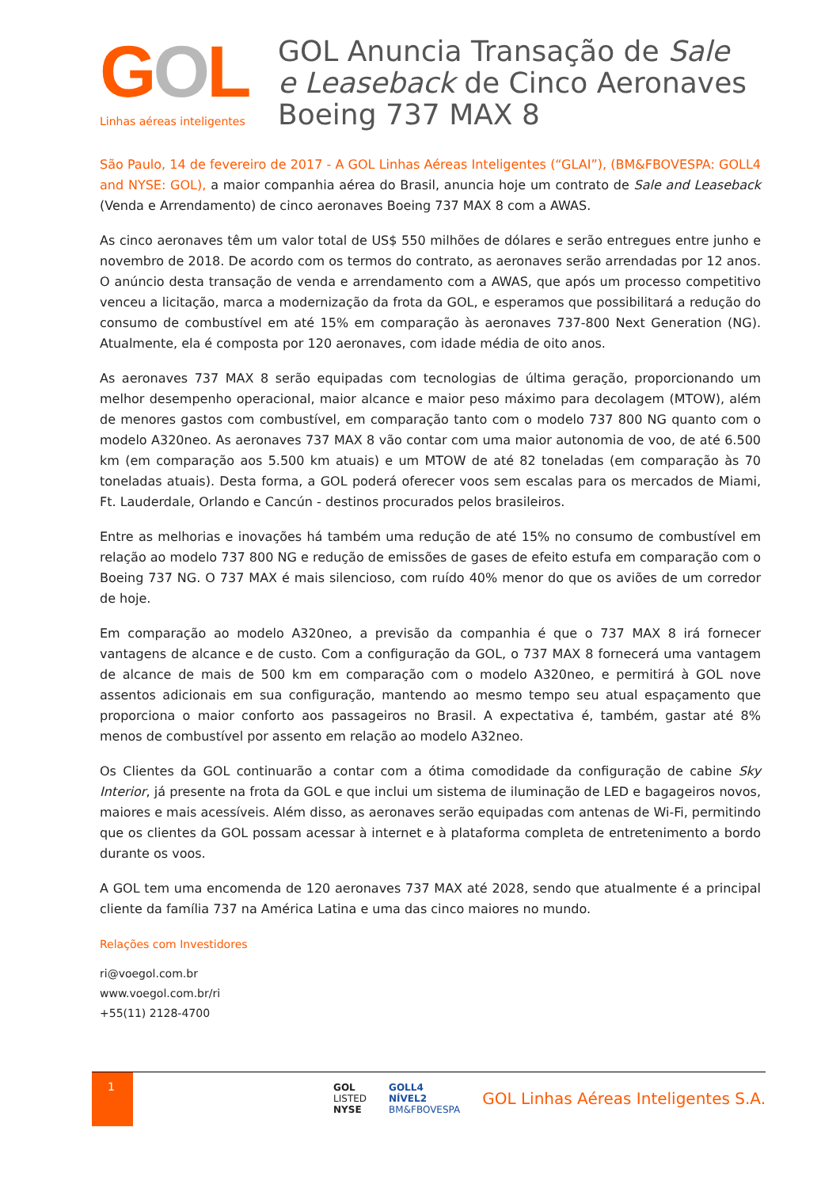GOL
Linhas aéreas inteligentes
GOL Anuncia Transação de Sale e Leaseback de Cinco Aeronaves Boeing 737 MAX 8
São Paulo, 14 de fevereiro de 2017 - A GOL Linhas Aéreas Inteligentes (“GLAI”), (BM&FBOVESPA: GOLL4 and NYSE: GOL), a maior companhia aérea do Brasil, anuncia hoje um contrato de Sale and Leaseback (Venda e Arrendamento) de cinco aeronaves Boeing 737 MAX 8 com a AWAS.
As cinco aeronaves têm um valor total de US$ 550 milhões de dólares e serão entregues entre junho e novembro de 2018. De acordo com os termos do contrato, as aeronaves serão arrendadas por 12 anos. O anúncio desta transação de venda e arrendamento com a AWAS, que após um processo competitivo venceu a licitação, marca a modernização da frota da GOL, e esperamos que possibilitará a redução do consumo de combustível em até 15% em comparação às aeronaves 737-800 Next Generation (NG). Atualmente, ela é composta por 120 aeronaves, com idade média de oito anos.
As aeronaves 737 MAX 8 serão equipadas com tecnologias de última geração, proporcionando um melhor desempenho operacional, maior alcance e maior peso máximo para decolagem (MTOW), além de menores gastos com combustível, em comparação tanto com o modelo 737 800 NG quanto com o modelo A320neo. As aeronaves 737 MAX 8 vão contar com uma maior autonomia de voo, de até 6.500 km (em comparação aos 5.500 km atuais) e um MTOW de até 82 toneladas (em comparação às 70 toneladas atuais). Desta forma, a GOL poderá oferecer voos sem escalas para os mercados de Miami, Ft. Lauderdale, Orlando e Cancún - destinos procurados pelos brasileiros.
Entre as melhorias e inovações há também uma redução de até 15% no consumo de combustível em relação ao modelo 737 800 NG e redução de emissões de gases de efeito estufa em comparação com o Boeing 737 NG. O 737 MAX é mais silencioso, com ruído 40% menor do que os aviões de um corredor de hoje.
Em comparação ao modelo A320neo, a previsão da companhia é que o 737 MAX 8 irá fornecer vantagens de alcance e de custo. Com a configuração da GOL, o 737 MAX 8 fornecerá uma vantagem de alcance de mais de 500 km em comparação com o modelo A320neo, e permitirá à GOL nove assentos adicionais em sua configuração, mantendo ao mesmo tempo seu atual espaçamento que proporciona o maior conforto aos passageiros no Brasil. A expectativa é, também, gastar até 8% menos de combustível por assento em relação ao modelo A32neo.
Os Clientes da GOL continuarão a contar com a ótima comodidade da configuração de cabine Sky Interior, já presente na frota da GOL e que inclui um sistema de iluminação de LED e bagageiros novos, maiores e mais acessíveis. Além disso, as aeronaves serão equipadas com antenas de Wi-Fi, permitindo que os clientes da GOL possam acessar à internet e à plataforma completa de entretenimento a bordo durante os voos.
A GOL tem uma encomenda de 120 aeronaves 737 MAX até 2028, sendo que atualmente é a principal cliente da família 737 na América Latina e uma das cinco maiores no mundo.
Relações com Investidores
ri@voegol.com.br
www.voegol.com.br/ri
+55(11) 2128-4700
1
GOL
LISTED
NYSE
GOLL4
NÍVEL2
BM&FBOVESPA
GOL Linhas Aéreas Inteligentes S.A.